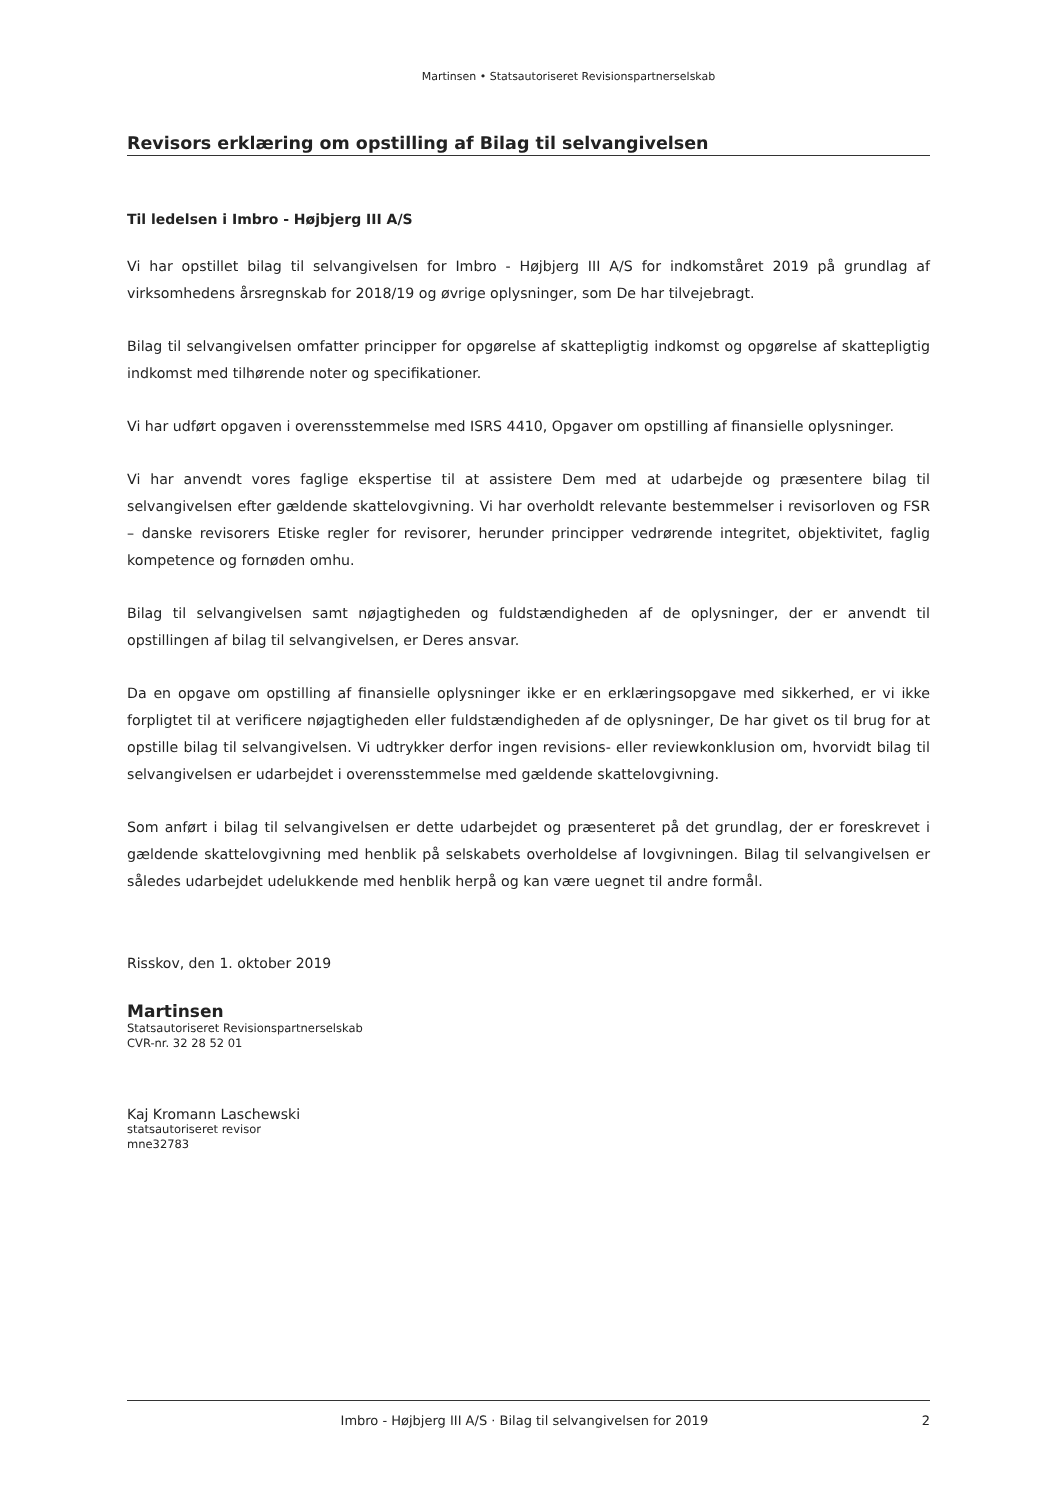Martinsen • Statsautoriseret Revisionspartnerselskab
Revisors erklæring om opstilling af Bilag til selvangivelsen
Til ledelsen i Imbro - Højbjerg III A/S
Vi har opstillet bilag til selvangivelsen for Imbro - Højbjerg III A/S for indkomståret 2019 på grundlag af virksomhedens årsregnskab for 2018/19 og øvrige oplysninger, som De har tilvejebragt.
Bilag til selvangivelsen omfatter principper for opgørelse af skattepligtig indkomst og opgørelse af skattepligtig indkomst med tilhørende noter og specifikationer.
Vi har udført opgaven i overensstemmelse med ISRS 4410, Opgaver om opstilling af finansielle oplysninger.
Vi har anvendt vores faglige ekspertise til at assistere Dem med at udarbejde og præsentere bilag til selvangivelsen efter gældende skattelovgivning. Vi har overholdt relevante bestemmelser i revisorloven og FSR – danske revisorers Etiske regler for revisorer, herunder principper vedrørende integritet, objektivitet, faglig kompetence og fornøden omhu.
Bilag til selvangivelsen samt nøjagtigheden og fuldstændigheden af de oplysninger, der er anvendt til opstillingen af bilag til selvangivelsen, er Deres ansvar.
Da en opgave om opstilling af finansielle oplysninger ikke er en erklæringsopgave med sikkerhed, er vi ikke forpligtet til at verificere nøjagtigheden eller fuldstændigheden af de oplysninger, De har givet os til brug for at opstille bilag til selvangivelsen. Vi udtrykker derfor ingen revisions- eller reviewkonklusion om, hvorvidt bilag til selvangivelsen er udarbejdet i overensstemmelse med gældende skattelovgivning.
Som anført i bilag til selvangivelsen er dette udarbejdet og præsenteret på det grundlag, der er foreskrevet i gældende skattelovgivning med henblik på selskabets overholdelse af lovgivningen. Bilag til selvangivelsen er således udarbejdet udelukkende med henblik herpå og kan være uegnet til andre formål.
Risskov, den 1. oktober 2019
Martinsen
Statsautoriseret Revisionspartnerselskab
CVR-nr. 32 28 52 01
Kaj Kromann Laschewski
statsautoriseret revisor
mne32783
Imbro - Højbjerg III A/S · Bilag til selvangivelsen for 2019 2